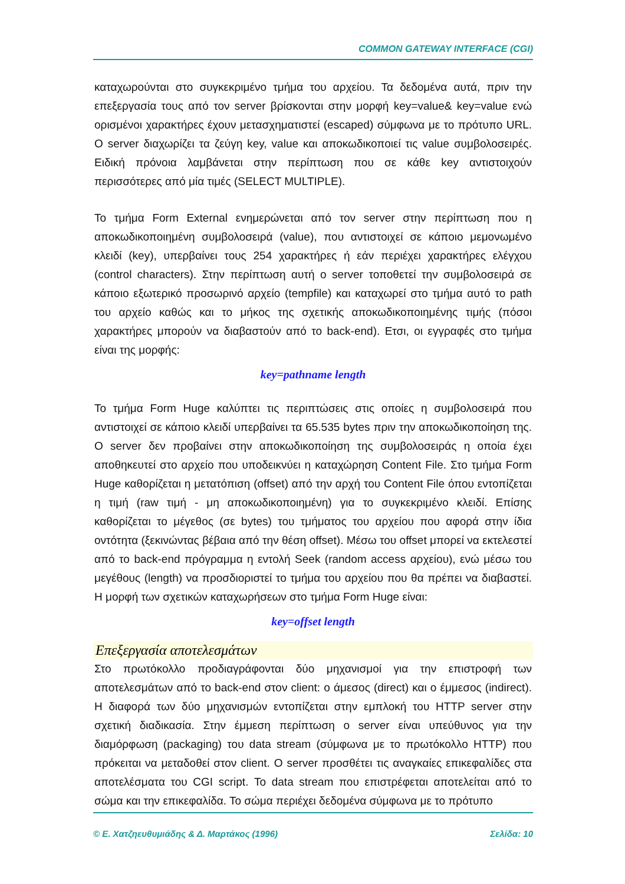COMMON GATEWAY INTERFACE (CGI)
καταχωρούνται στο συγκεκριμένο τμήμα του αρχείου. Τα δεδομένα αυτά, πριν την επεξεργασία τους από τον server βρίσκονται στην μορφή key=value& key=value ενώ ορισμένοι χαρακτήρες έχουν μετασχηματιστεί (escaped) σύμφωνα με το πρότυπο URL. Ο server διαχωρίζει τα ζεύγη key, value και αποκωδικοποιεί τις value συμβολοσειρές. Ειδική πρόνοια λαμβάνεται στην περίπτωση που σε κάθε key αντιστοιχούν περισσότερες από μία τιμές (SELECT MULTIPLE).
Το τμήμα Form External ενημερώνεται από τον server στην περίπτωση που η αποκωδικοποιημένη συμβολοσειρά (value), που αντιστοιχεί σε κάποιο μεμονωμένο κλειδί (key), υπερβαίνει τους 254 χαρακτήρες ή εάν περιέχει χαρακτήρες ελέγχου (control characters). Στην περίπτωση αυτή ο server τοποθετεί την συμβολοσειρά σε κάποιο εξωτερικό προσωρινό αρχείο (tempfile) και καταχωρεί στο τμήμα αυτό το path του αρχείο καθώς και το μήκος της σχετικής αποκωδικοποιημένης τιμής (πόσοι χαρακτήρες μπορούν να διαβαστούν από το back-end). Ετσι, οι εγγραφές στο τμήμα είναι της μορφής:
key=pathname length
Το τμήμα Form Huge καλύπτει τις περιπτώσεις στις οποίες η συμβολοσειρά που αντιστοιχεί σε κάποιο κλειδί υπερβαίνει τα 65.535 bytes πριν την αποκωδικοποίηση της. Ο server δεν προβαίνει στην αποκωδικοποίηση της συμβολοσειράς η οποία έχει αποθηκευτεί στο αρχείο που υποδεικνύει η καταχώρηση Content File. Στο τμήμα Form Huge καθορίζεται η μετατόπιση (offset) από την αρχή του Content File όπου εντοπίζεται η τιμή (raw τιμή - μη αποκωδικοποιημένη) για το συγκεκριμένο κλειδί. Επίσης καθορίζεται το μέγεθος (σε bytes) του τμήματος του αρχείου που αφορά στην ίδια οντότητα (ξεκινώντας βέβαια από την θέση offset). Μέσω του offset μπορεί να εκτελεστεί από το back-end πρόγραμμα η εντολή Seek (random access αρχείου), ενώ μέσω του μεγέθους (length) να προσδιοριστεί το τμήμα του αρχείου που θα πρέπει να διαβαστεί. Η μορφή των σχετικών καταχωρήσεων στο τμήμα Form Huge είναι:
key=offset length
Επεξεργασία αποτελεσμάτων
Στο πρωτόκολλο προδιαγράφονται δύο μηχανισμοί για την επιστροφή των αποτελεσμάτων από το back-end στον client: ο άμεσος (direct) και ο έμμεσος (indirect). Η διαφορά των δύο μηχανισμών εντοπίζεται στην εμπλοκή του HTTP server στην σχετική διαδικασία. Στην έμμεση περίπτωση ο server είναι υπεύθυνος για την διαμόρφωση (packaging) του data stream (σύμφωνα με το πρωτόκολλο HTTP) που πρόκειται να μεταδοθεί στον client. Ο server προσθέτει τις αναγκαίες επικεφαλίδες στα αποτελέσματα του CGI script. Το data stream που επιστρέφεται αποτελείται από το σώμα και την επικεφαλίδα. Το σώμα περιέχει δεδομένα σύμφωνα με το πρότυπο
© Ε. Χατζηευθυμιάδης & Δ. Μαρτάκος (1996) Σελίδα: 10